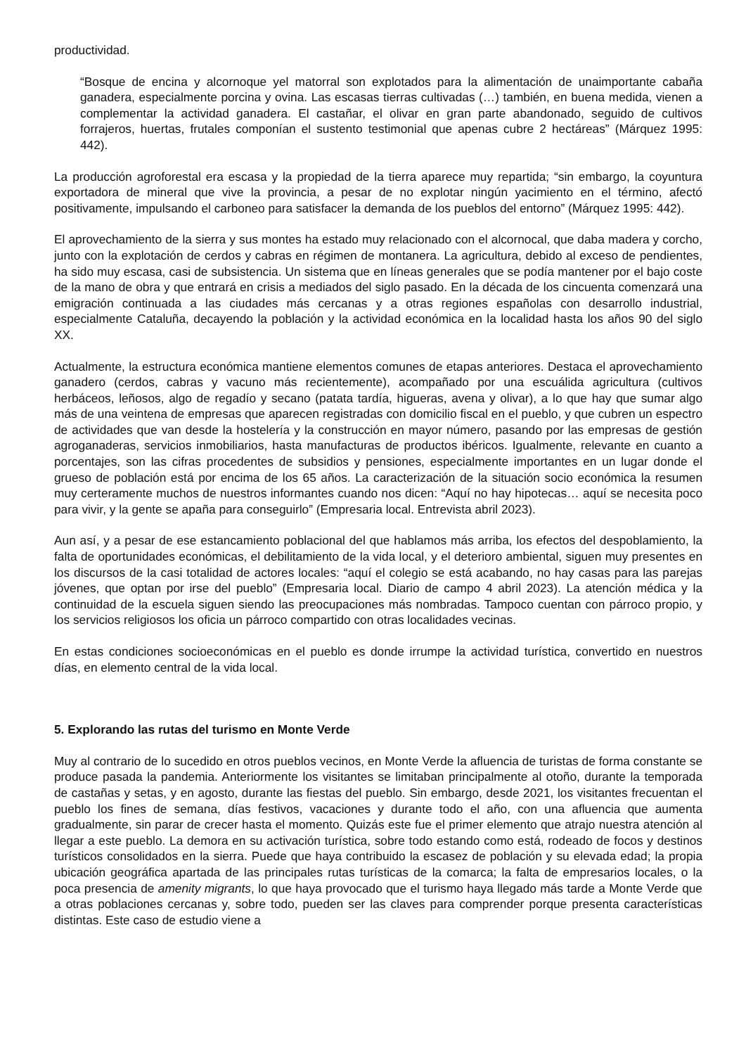productividad.
“Bosque de encina y alcornoque yel matorral son explotados para la alimentación de unaimportante cabaña ganadera, especialmente porcina y ovina. Las escasas tierras cultivadas (…) también, en buena medida, vienen a complementar la actividad ganadera. El castañar, el olivar en gran parte abandonado, seguido de cultivos forrajeros, huertas, frutales componían el sustento testimonial que apenas cubre 2 hectáreas” (Márquez 1995: 442).
La producción agroforestal era escasa y la propiedad de la tierra aparece muy repartida; “sin embargo, la coyuntura exportadora de mineral que vive la provincia, a pesar de no explotar ningún yacimiento en el término, afectó positivamente, impulsando el carboneo para satisfacer la demanda de los pueblos del entorno” (Márquez 1995: 442).
El aprovechamiento de la sierra y sus montes ha estado muy relacionado con el alcornocal, que daba madera y corcho, junto con la explotación de cerdos y cabras en régimen de montanera. La agricultura, debido al exceso de pendientes, ha sido muy escasa, casi de subsistencia. Un sistema que en líneas generales que se podía mantener por el bajo coste de la mano de obra y que entrará en crisis a mediados del siglo pasado. En la década de los cincuenta comenzará una emigración continuada a las ciudades más cercanas y a otras regiones españolas con desarrollo industrial, especialmente Cataluña, decayendo la población y la actividad económica en la localidad hasta los años 90 del siglo XX.
Actualmente, la estructura económica mantiene elementos comunes de etapas anteriores. Destaca el aprovechamiento ganadero (cerdos, cabras y vacuno más recientemente), acompañado por una escuálida agricultura (cultivos herbáceos, leñosos, algo de regadío y secano (patata tardía, higueras, avena y olivar), a lo que hay que sumar algo más de una veintena de empresas que aparecen registradas con domicilio fiscal en el pueblo, y que cubren un espectro de actividades que van desde la hostelería y la construcción en mayor número, pasando por las empresas de gestión agroganaderas, servicios inmobiliarios, hasta manufacturas de productos ibéricos. Igualmente, relevante en cuanto a porcentajes, son las cifras procedentes de subsidios y pensiones, especialmente importantes en un lugar donde el grueso de población está por encima de los 65 años. La caracterización de la situación socio económica la resumen muy certeramente muchos de nuestros informantes cuando nos dicen: “Aquí no hay hipotecas… aquí se necesita poco para vivir, y la gente se apaña para conseguirlo” (Empresaria local. Entrevista abril 2023).
Aun así, y a pesar de ese estancamiento poblacional del que hablamos más arriba, los efectos del despoblamiento, la falta de oportunidades económicas, el debilitamiento de la vida local, y el deterioro ambiental, siguen muy presentes en los discursos de la casi totalidad de actores locales: “aquí el colegio se está acabando, no hay casas para las parejas jóvenes, que optan por irse del pueblo” (Empresaria local. Diario de campo 4 abril 2023). La atención médica y la continuidad de la escuela siguen siendo las preocupaciones más nombradas. Tampoco cuentan con párroco propio, y los servicios religiosos los oficia un párroco compartido con otras localidades vecinas.
En estas condiciones socioeconómicas en el pueblo es donde irrumpe la actividad turística, convertido en nuestros días, en elemento central de la vida local.
5. Explorando las rutas del turismo en Monte Verde
Muy al contrario de lo sucedido en otros pueblos vecinos, en Monte Verde la afluencia de turistas de forma constante se produce pasada la pandemia. Anteriormente los visitantes se limitaban principalmente al otoño, durante la temporada de castañas y setas, y en agosto, durante las fiestas del pueblo. Sin embargo, desde 2021, los visitantes frecuentan el pueblo los fines de semana, días festivos, vacaciones y durante todo el año, con una afluencia que aumenta gradualmente, sin parar de crecer hasta el momento. Quizás este fue el primer elemento que atrajo nuestra atención al llegar a este pueblo. La demora en su activación turística, sobre todo estando como está, rodeado de focos y destinos turísticos consolidados en la sierra. Puede que haya contribuido la escasez de población y su elevada edad; la propia ubicación geográfica apartada de las principales rutas turísticas de la comarca; la falta de empresarios locales, o la poca presencia de amenity migrants, lo que haya provocado que el turismo haya llegado más tarde a Monte Verde que a otras poblaciones cercanas y, sobre todo, pueden ser las claves para comprender porque presenta características distintas. Este caso de estudio viene a